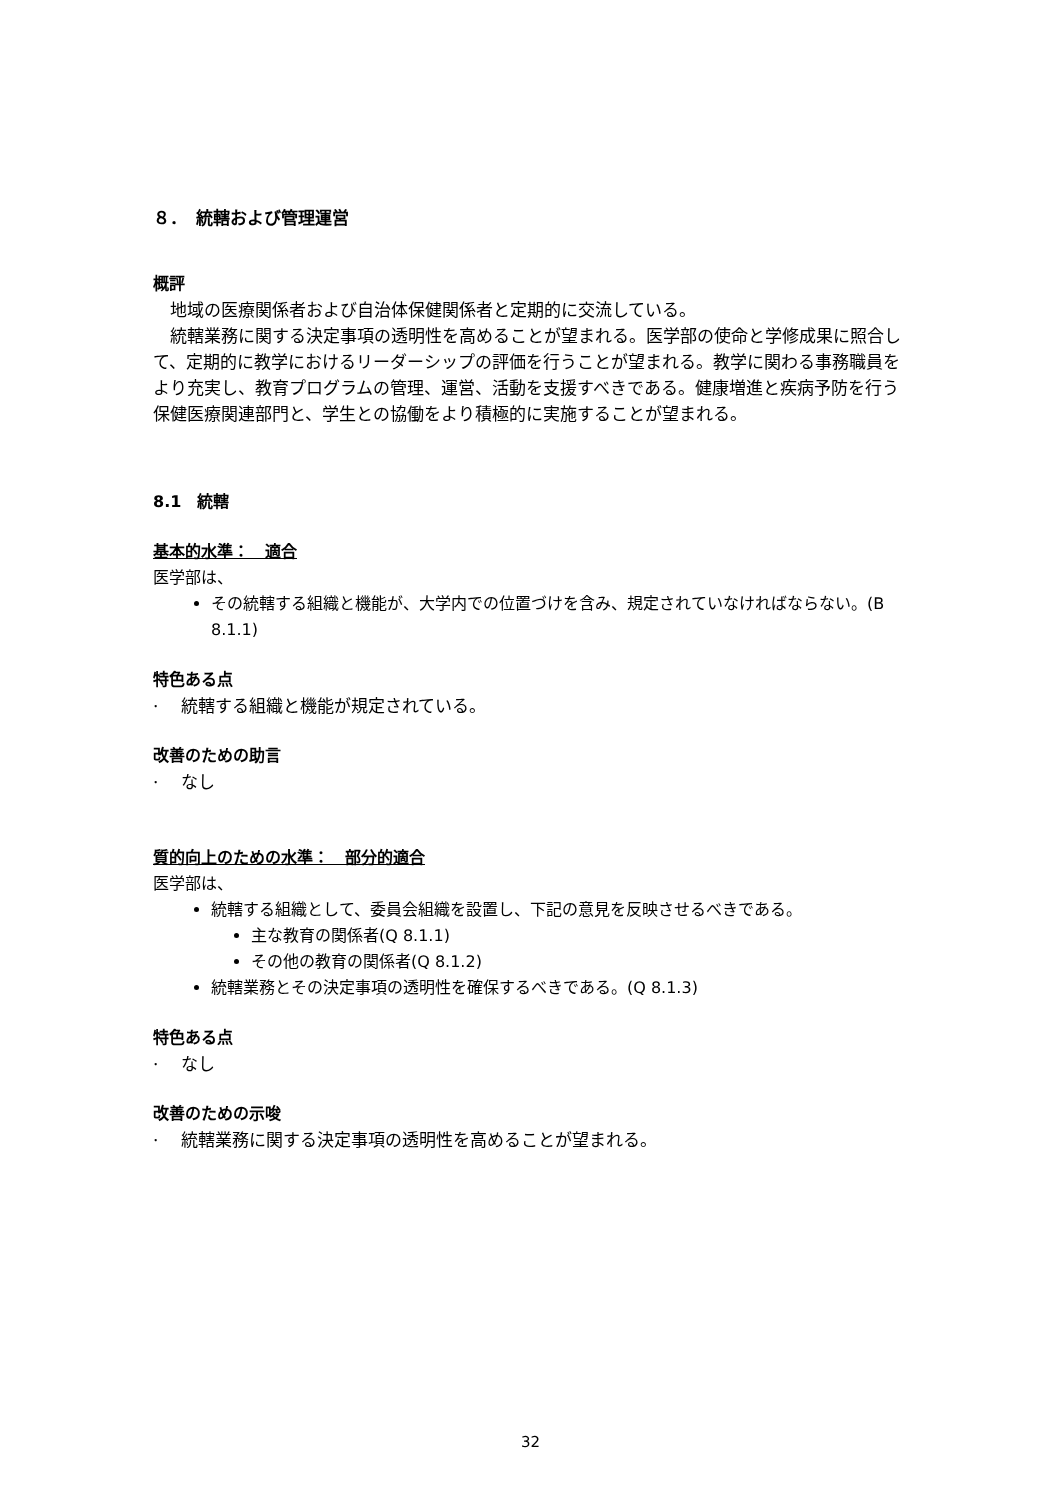８．　統轄および管理運営
概評
　地域の医療関係者および自治体保健関係者と定期的に交流している。
　統轄業務に関する決定事項の透明性を高めることが望まれる。医学部の使命と学修成果に照合して、定期的に教学におけるリーダーシップの評価を行うことが望まれる。教学に関わる事務職員をより充実し、教育プログラムの管理、運営、活動を支援すべきである。健康増進と疾病予防を行う保健医療関連部門と、学生との協働をより積極的に実施することが望まれる。
8.1　統轄
基本的水準：　適合
医学部は、
その統轄する組織と機能が、大学内での位置づけを含み、規定されていなければならない。(B 8.1.1)
特色ある点
·　 統轄する組織と機能が規定されている。
改善のための助言
·　 なし
質的向上のための水準：　部分的適合
医学部は、
統轄する組織として、委員会組織を設置し、下記の意見を反映させるべきである。
主な教育の関係者(Q 8.1.1)
その他の教育の関係者(Q 8.1.2)
統轄業務とその決定事項の透明性を確保するべきである。(Q 8.1.3)
特色ある点
·　 なし
改善のための示唆
·　 統轄業務に関する決定事項の透明性を高めることが望まれる。
32